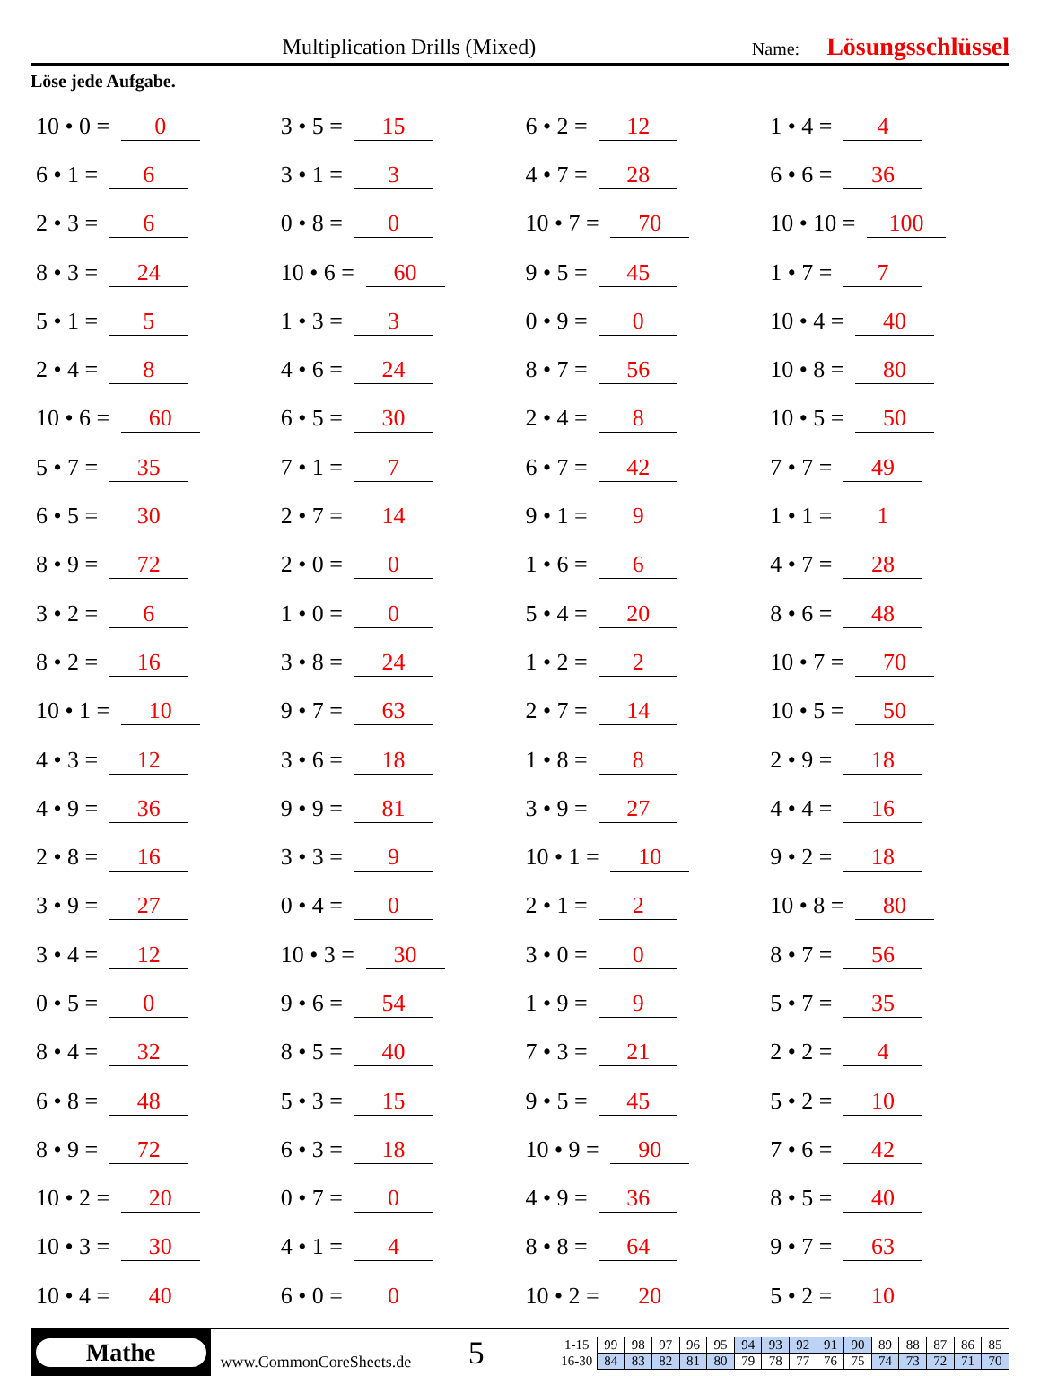Multiplication Drills (Mixed)
Name:
Lösungsschlüssel
Löse jede Aufgabe.
| 10 • 0 = 0 | 3 • 5 = 15 | 6 • 2 = 12 | 1 • 4 = 4 |
| 6 • 1 = 6 | 3 • 1 = 3 | 4 • 7 = 28 | 6 • 6 = 36 |
| 2 • 3 = 6 | 0 • 8 = 0 | 10 • 7 = 70 | 10 • 10 = 100 |
| 8 • 3 = 24 | 10 • 6 = 60 | 9 • 5 = 45 | 1 • 7 = 7 |
| 5 • 1 = 5 | 1 • 3 = 3 | 0 • 9 = 0 | 10 • 4 = 40 |
| 2 • 4 = 8 | 4 • 6 = 24 | 8 • 7 = 56 | 10 • 8 = 80 |
| 10 • 6 = 60 | 6 • 5 = 30 | 2 • 4 = 8 | 10 • 5 = 50 |
| 5 • 7 = 35 | 7 • 1 = 7 | 6 • 7 = 42 | 7 • 7 = 49 |
| 6 • 5 = 30 | 2 • 7 = 14 | 9 • 1 = 9 | 1 • 1 = 1 |
| 8 • 9 = 72 | 2 • 0 = 0 | 1 • 6 = 6 | 4 • 7 = 28 |
| 3 • 2 = 6 | 1 • 0 = 0 | 5 • 4 = 20 | 8 • 6 = 48 |
| 8 • 2 = 16 | 3 • 8 = 24 | 1 • 2 = 2 | 10 • 7 = 70 |
| 10 • 1 = 10 | 9 • 7 = 63 | 2 • 7 = 14 | 10 • 5 = 50 |
| 4 • 3 = 12 | 3 • 6 = 18 | 1 • 8 = 8 | 2 • 9 = 18 |
| 4 • 9 = 36 | 9 • 9 = 81 | 3 • 9 = 27 | 4 • 4 = 16 |
| 2 • 8 = 16 | 3 • 3 = 9 | 10 • 1 = 10 | 9 • 2 = 18 |
| 3 • 9 = 27 | 0 • 4 = 0 | 2 • 1 = 2 | 10 • 8 = 80 |
| 3 • 4 = 12 | 10 • 3 = 30 | 3 • 0 = 0 | 8 • 7 = 56 |
| 0 • 5 = 0 | 9 • 6 = 54 | 1 • 9 = 9 | 5 • 7 = 35 |
| 8 • 4 = 32 | 8 • 5 = 40 | 7 • 3 = 21 | 2 • 2 = 4 |
| 6 • 8 = 48 | 5 • 3 = 15 | 9 • 5 = 45 | 5 • 2 = 10 |
| 8 • 9 = 72 | 6 • 3 = 18 | 10 • 9 = 90 | 7 • 6 = 42 |
| 10 • 2 = 20 | 0 • 7 = 0 | 4 • 9 = 36 | 8 • 5 = 40 |
| 10 • 3 = 30 | 4 • 1 = 4 | 8 • 8 = 64 | 9 • 7 = 63 |
| 10 • 4 = 40 | 6 • 0 = 0 | 10 • 2 = 20 | 5 • 2 = 10 |
Mathe
www.CommonCoreSheets.de
5
| 1-15 | 99 | 98 | 97 | 96 | 95 | 94 | 93 | 92 | 91 | 90 | 89 | 88 | 87 | 86 | 85 |
| 16-30 | 84 | 83 | 82 | 81 | 80 | 79 | 78 | 77 | 76 | 75 | 74 | 73 | 72 | 71 | 70 |